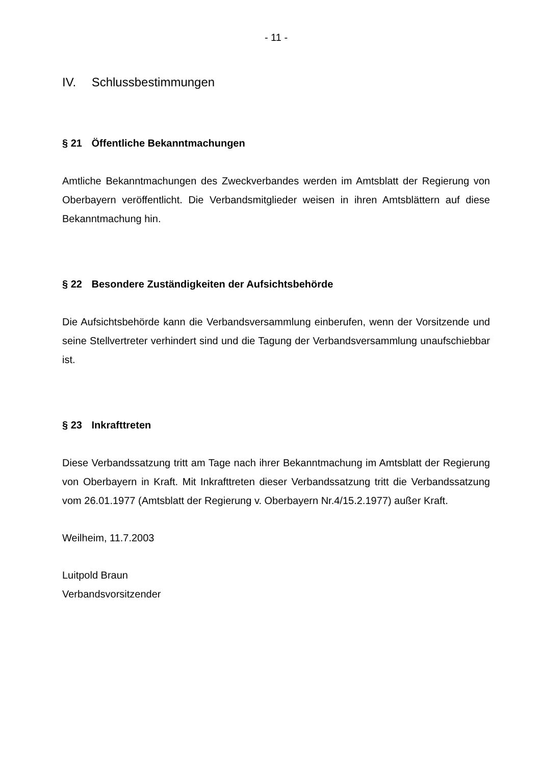- 11 -
IV. Schlussbestimmungen
§ 21 Öffentliche Bekanntmachungen
Amtliche Bekanntmachungen des Zweckverbandes werden im Amtsblatt der Regierung von Oberbayern veröffentlicht. Die Verbandsmitglieder weisen in ihren Amtsblättern auf diese Bekanntmachung hin.
§ 22 Besondere Zuständigkeiten der Aufsichtsbehörde
Die Aufsichtsbehörde kann die Verbandsversammlung einberufen, wenn der Vorsitzende und seine Stellvertreter verhindert sind und die Tagung der Verbandsversammlung unaufschiebbar ist.
§ 23 Inkrafttreten
Diese Verbandssatzung tritt am Tage nach ihrer Bekanntmachung im Amtsblatt der Regierung von Oberbayern in Kraft. Mit Inkrafttreten dieser Verbandssatzung tritt die Verbandssatzung vom 26.01.1977 (Amtsblatt der Regierung v. Oberbayern Nr.4/15.2.1977) außer Kraft.
Weilheim, 11.7.2003
Luitpold Braun
Verbandsvorsitzender